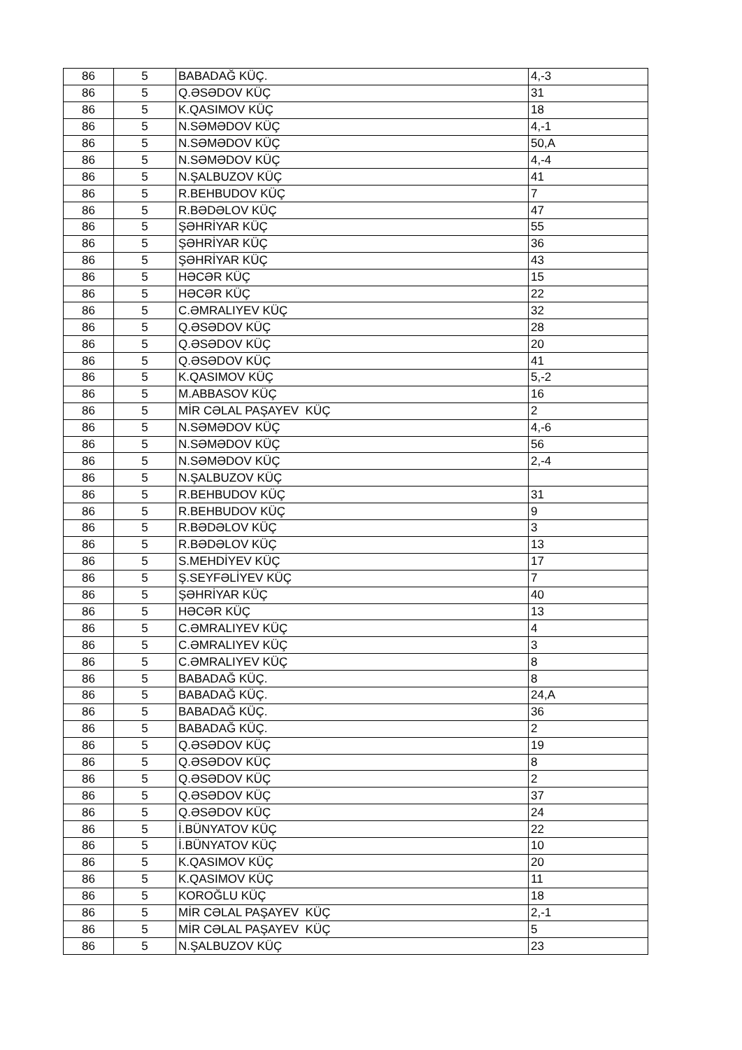| 86 | 5 | BABADAĞ KÜÇ. | 4,-3 |
| 86 | 5 | Q.ƏSƏDOV KÜÇ | 31 |
| 86 | 5 | K.QASIMOV KÜÇ | 18 |
| 86 | 5 | N.SƏMƏDOV KÜÇ | 4,-1 |
| 86 | 5 | N.SƏMƏDOV KÜÇ | 50,A |
| 86 | 5 | N.SƏMƏDOV KÜÇ | 4,-4 |
| 86 | 5 | N.ŞALBUZOV KÜÇ | 41 |
| 86 | 5 | R.BEHBUDOV KÜÇ | 7 |
| 86 | 5 | R.BƏDƏLOV KÜÇ | 47 |
| 86 | 5 | ŞƏHRİYAR KÜÇ | 55 |
| 86 | 5 | ŞƏHRİYAR KÜÇ | 36 |
| 86 | 5 | ŞƏHRİYAR KÜÇ | 43 |
| 86 | 5 | HƏCƏR KÜÇ | 15 |
| 86 | 5 | HƏCƏR KÜÇ | 22 |
| 86 | 5 | C.ƏMRALIYEV KÜÇ | 32 |
| 86 | 5 | Q.ƏSƏDOV KÜÇ | 28 |
| 86 | 5 | Q.ƏSƏDOV KÜÇ | 20 |
| 86 | 5 | Q.ƏSƏDOV KÜÇ | 41 |
| 86 | 5 | K.QASIMOV KÜÇ | 5,-2 |
| 86 | 5 | M.ABBASOV KÜÇ | 16 |
| 86 | 5 | MİR CƏLAL PAŞAYEV KÜÇ | 2 |
| 86 | 5 | N.SƏMƏDOV KÜÇ | 4,-6 |
| 86 | 5 | N.SƏMƏDOV KÜÇ | 56 |
| 86 | 5 | N.SƏMƏDOV KÜÇ | 2,-4 |
| 86 | 5 | N.ŞALBUZOV KÜÇ | |
| 86 | 5 | R.BEHBUDOV KÜÇ | 31 |
| 86 | 5 | R.BEHBUDOV KÜÇ | 9 |
| 86 | 5 | R.BƏDƏLOV KÜÇ | 3 |
| 86 | 5 | R.BƏDƏLOV KÜÇ | 13 |
| 86 | 5 | S.MEHDİYEV KÜÇ | 17 |
| 86 | 5 | Ş.SEYFƏLİYEV KÜÇ | 7 |
| 86 | 5 | ŞƏHRİYAR KÜÇ | 40 |
| 86 | 5 | HƏCƏR KÜÇ | 13 |
| 86 | 5 | C.ƏMRALIYEV KÜÇ | 4 |
| 86 | 5 | C.ƏMRALIYEV KÜÇ | 3 |
| 86 | 5 | C.ƏMRALIYEV KÜÇ | 8 |
| 86 | 5 | BABADAĞ KÜÇ. | 8 |
| 86 | 5 | BABADAĞ KÜÇ. | 24,A |
| 86 | 5 | BABADAĞ KÜÇ. | 36 |
| 86 | 5 | BABADAĞ KÜÇ. | 2 |
| 86 | 5 | Q.ƏSƏDOV KÜÇ | 19 |
| 86 | 5 | Q.ƏSƏDOV KÜÇ | 8 |
| 86 | 5 | Q.ƏSƏDOV KÜÇ | 2 |
| 86 | 5 | Q.ƏSƏDOV KÜÇ | 37 |
| 86 | 5 | Q.ƏSƏDOV KÜÇ | 24 |
| 86 | 5 | İ.BÜNYATOV KÜÇ | 22 |
| 86 | 5 | İ.BÜNYATOV KÜÇ | 10 |
| 86 | 5 | K.QASIMOV KÜÇ | 20 |
| 86 | 5 | K.QASIMOV KÜÇ | 11 |
| 86 | 5 | KOROĞLU KÜÇ | 18 |
| 86 | 5 | MİR CƏLAL PAŞAYEV KÜÇ | 2,-1 |
| 86 | 5 | MİR CƏLAL PAŞAYEV KÜÇ | 5 |
| 86 | 5 | N.ŞALBUZOV KÜÇ | 23 |